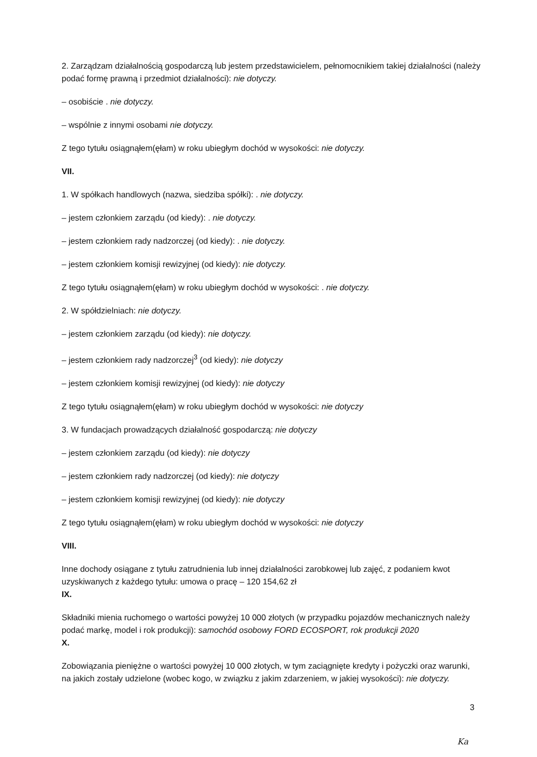2. Zarządzam działalnością gospodarczą lub jestem przedstawicielem, pełnomocnikiem takiej działalności (należy podać formę prawną i przedmiot działalności): nie dotyczy.
– osobiście . nie dotyczy.
– wspólnie z innymi osobami nie dotyczy.
Z tego tytułu osiągnąłem(ęłam) w roku ubiegłym dochód w wysokości: nie dotyczy.
VII.
1. W spółkach handlowych (nazwa, siedziba spółki): . nie dotyczy.
– jestem członkiem zarządu (od kiedy): . nie dotyczy.
– jestem członkiem rady nadzorczej (od kiedy): . nie dotyczy.
– jestem członkiem komisji rewizyjnej (od kiedy): nie dotyczy.
Z tego tytułu osiągnąłem(ęłam) w roku ubiegłym dochód w wysokości: . nie dotyczy.
2. W spółdzielniach: nie dotyczy.
– jestem członkiem zarządu (od kiedy): nie dotyczy.
– jestem członkiem rady nadzorczej<sup>3</sup> (od kiedy): nie dotyczy
– jestem członkiem komisji rewizyjnej (od kiedy): nie dotyczy
Z tego tytułu osiągnąłem(ęłam) w roku ubiegłym dochód w wysokości: nie dotyczy
3. W fundacjach prowadzących działalność gospodarczą: nie dotyczy
– jestem członkiem zarządu (od kiedy): nie dotyczy
– jestem członkiem rady nadzorczej (od kiedy): nie dotyczy
– jestem członkiem komisji rewizyjnej (od kiedy): nie dotyczy
Z tego tytułu osiągnąłem(ęłam) w roku ubiegłym dochód w wysokości: nie dotyczy
VIII.
Inne dochody osiągane z tytułu zatrudnienia lub innej działalności zarobkowej lub zajęć, z podaniem kwot uzyskiwanych z każdego tytułu: umowa o pracę – 120 154,62 zł
IX.
Składniki mienia ruchomego o wartości powyżej 10 000 złotych (w przypadku pojazdów mechanicznych należy podać markę, model i rok produkcji): samochód osobowy FORD ECOSPORT, rok produkcji 2020
X.
Zobowiązania pieniężne o wartości powyżej 10 000 złotych, w tym zaciągnięte kredyty i pożyczki oraz warunki, na jakich zostały udzielone (wobec kogo, w związku z jakim zdarzeniem, w jakiej wysokości): nie dotyczy.
3
Ka